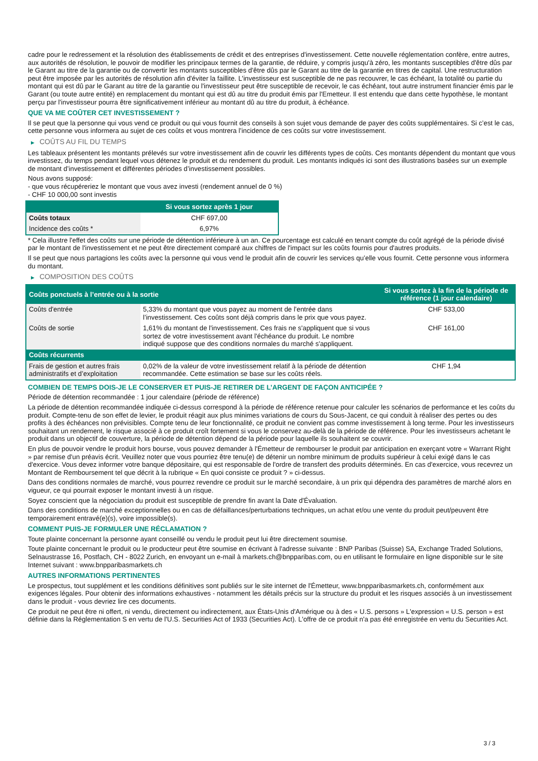cadre pour le redressement et la résolution des établissements de crédit et des entreprises d'investissement. Cette nouvelle réglementation confère, entre autres, aux autorités de résolution, le pouvoir de modifier les principaux termes de la garantie, de réduire, y compris jusqu'à zéro, les montants susceptibles d'être dûs par le Garant au titre de la garantie ou de convertir les montants susceptibles d'être dûs par le Garant au titre de la garantie en titres de capital. Une restructuration peut être imposée par les autorités de résolution afin d'éviter la faillite. L'investisseur est susceptible de ne pas recouvrer, le cas échéant, la totalité ou partie du montant qui est dû par le Garant au titre de la garantie ou l'investisseur peut être susceptible de recevoir, le cas échéant, tout autre instrument financier émis par le Garant (ou toute autre entité) en remplacement du montant qui est dû au titre du produit émis par l'Emetteur. Il est entendu que dans cette hypothèse, le montant perçu par l'investisseur pourra être significativement inférieur au montant dû au titre du produit, à échéance.
QUE VA ME COÛTER CET INVESTISSEMENT ?
Il se peut que la personne qui vous vend ce produit ou qui vous fournit des conseils à son sujet vous demande de payer des coûts supplémentaires. Si c’est le cas, cette personne vous informera au sujet de ces coûts et vous montrera l’incidence de ces coûts sur votre investissement.
▶ COÛTS AU FIL DU TEMPS
Les tableaux présentent les montants prélevés sur votre investissement afin de couvrir les différents types de coûts. Ces montants dépendent du montant que vous investissez, du temps pendant lequel vous détenez le produit et du rendement du produit. Les montants indiqués ici sont des illustrations basées sur un exemple de montant d’investissement et différentes périodes d’investissement possibles.
Nous avons supposé:
- que vous récupéreriez le montant que vous avez investi (rendement annuel de 0 %)
- CHF 10 000,00 sont investis
| | Si vous sortez après 1 jour |
| --- | --- |
| Coûts totaux | CHF 697,00 |
| Incidence des coûts * | 6,97% |
* Cela illustre l'effet des coûts sur une période de détention inférieure à un an. Ce pourcentage est calculé en tenant compte du coût agrégé de la période divisé par le montant de l'investissement et ne peut être directement comparé aux chiffres de l'impact sur les coûts fournis pour d'autres produits.
Il se peut que nous partagions les coûts avec la personne qui vous vend le produit afin de couvrir les services qu’elle vous fournit. Cette personne vous informera du montant.
▶ COMPOSITION DES COÛTS
| Coûts ponctuels à l’entrée ou à la sortie | | Si vous sortez à la fin de la période de référence (1 jour calendaire) |
| --- | --- | --- |
| Coûts d'entrée | 5,33% du montant que vous payez au moment de l’entrée dans l’investissement. Ces coûts sont déjà compris dans le prix que vous payez. | CHF 533,00 |
| Coûts de sortie | 1,61% du montant de l'investissement. Ces frais ne s'appliquent que si vous sortez de votre investissement avant l'échéance du produit. Le nombre indiqué suppose que des conditions normales du marché s'appliquent. | CHF 161,00 |
| Coûts récurrents | | |
| Frais de gestion et autres frais administratifs et d’exploitation | 0,02% de la valeur de votre investissement relatif à la période de détention recommandée. Cette estimation se base sur les coûts réels. | CHF 1,94 |
COMBIEN DE TEMPS DOIS-JE LE CONSERVER ET PUIS-JE RETIRER DE L’ARGENT DE FAÇON ANTICIPÉE ?
Période de détention recommandée : 1 jour calendaire (période de référence)
La période de détention recommandée indiquée ci-dessus correspond à la période de référence retenue pour calculer les scénarios de performance et les coûts du produit. Compte-tenu de son effet de levier, le produit réagit aux plus minimes variations de cours du Sous-Jacent, ce qui conduit à réaliser des pertes ou des profits à des échéances non prévisibles. Compte tenu de leur fonctionnalité, ce produit ne convient pas comme investissement à long terme. Pour les investisseurs souhaitant un rendement, le risque associé à ce produit croît fortement si vous le conservez au-delà de la période de référence. Pour les investisseurs achetant le produit dans un objectif de couverture, la période de détention dépend de la période pour laquelle ils souhaitent se couvrir.
En plus de pouvoir vendre le produit hors bourse, vous pouvez demander à l'Émetteur de rembourser le produit par anticipation en exerçant votre « Warrant Right » par remise d'un préavis écrit. Veuillez noter que vous pourriez être tenu(e) de détenir un nombre minimum de produits supérieur à celui exigé dans le cas d'exercice. Vous devez informer votre banque dépositaire, qui est responsable de l'ordre de transfert des produits déterminés. En cas d'exercice, vous recevrez un Montant de Remboursement tel que décrit à la rubrique « En quoi consiste ce produit ? » ci-dessus.
Dans des conditions normales de marché, vous pourrez revendre ce produit sur le marché secondaire, à un prix qui dépendra des paramètres de marché alors en vigueur, ce qui pourrait exposer le montant investi à un risque.
Soyez conscient que la négociation du produit est susceptible de prendre fin avant la Date d'Évaluation.
Dans des conditions de marché exceptionnelles ou en cas de défaillances/perturbations techniques, un achat et/ou une vente du produit peut/peuvent être temporairement entravé(e)(s), voire impossible(s).
COMMENT PUIS-JE FORMULER UNE RÉCLAMATION ?
Toute plainte concernant la personne ayant conseillé ou vendu le produit peut lui être directement soumise.
Toute plainte concernant le produit ou le producteur peut être soumise en écrivant à l'adresse suivante : BNP Paribas (Suisse) SA, Exchange Traded Solutions, Selnaustrasse 16, Postfach, CH - 8022 Zurich, en envoyant un e-mail à markets.ch@bnpparibas.com, ou en utilisant le formulaire en ligne disponible sur le site Internet suivant : www.bnpparibasmarkets.ch
AUTRES INFORMATIONS PERTINENTES
Le prospectus, tout supplément et les conditions définitives sont publiés sur le site internet de l'Émetteur, www.bnpparibasmarkets.ch, conformément aux exigences légales. Pour obtenir des informations exhaustives - notamment les détails précis sur la structure du produit et les risques associés à un investissement dans le produit - vous devriez lire ces documents.
Ce produit ne peut être ni offert, ni vendu, directement ou indirectement, aux États-Unis d'Amérique ou à des « U.S. persons » L'expression « U.S. person » est définie dans la Réglementation S en vertu de l'U.S. Securities Act of 1933 (Securities Act). L'offre de ce produit n'a pas été enregistrée en vertu du Securities Act.
3 / 3